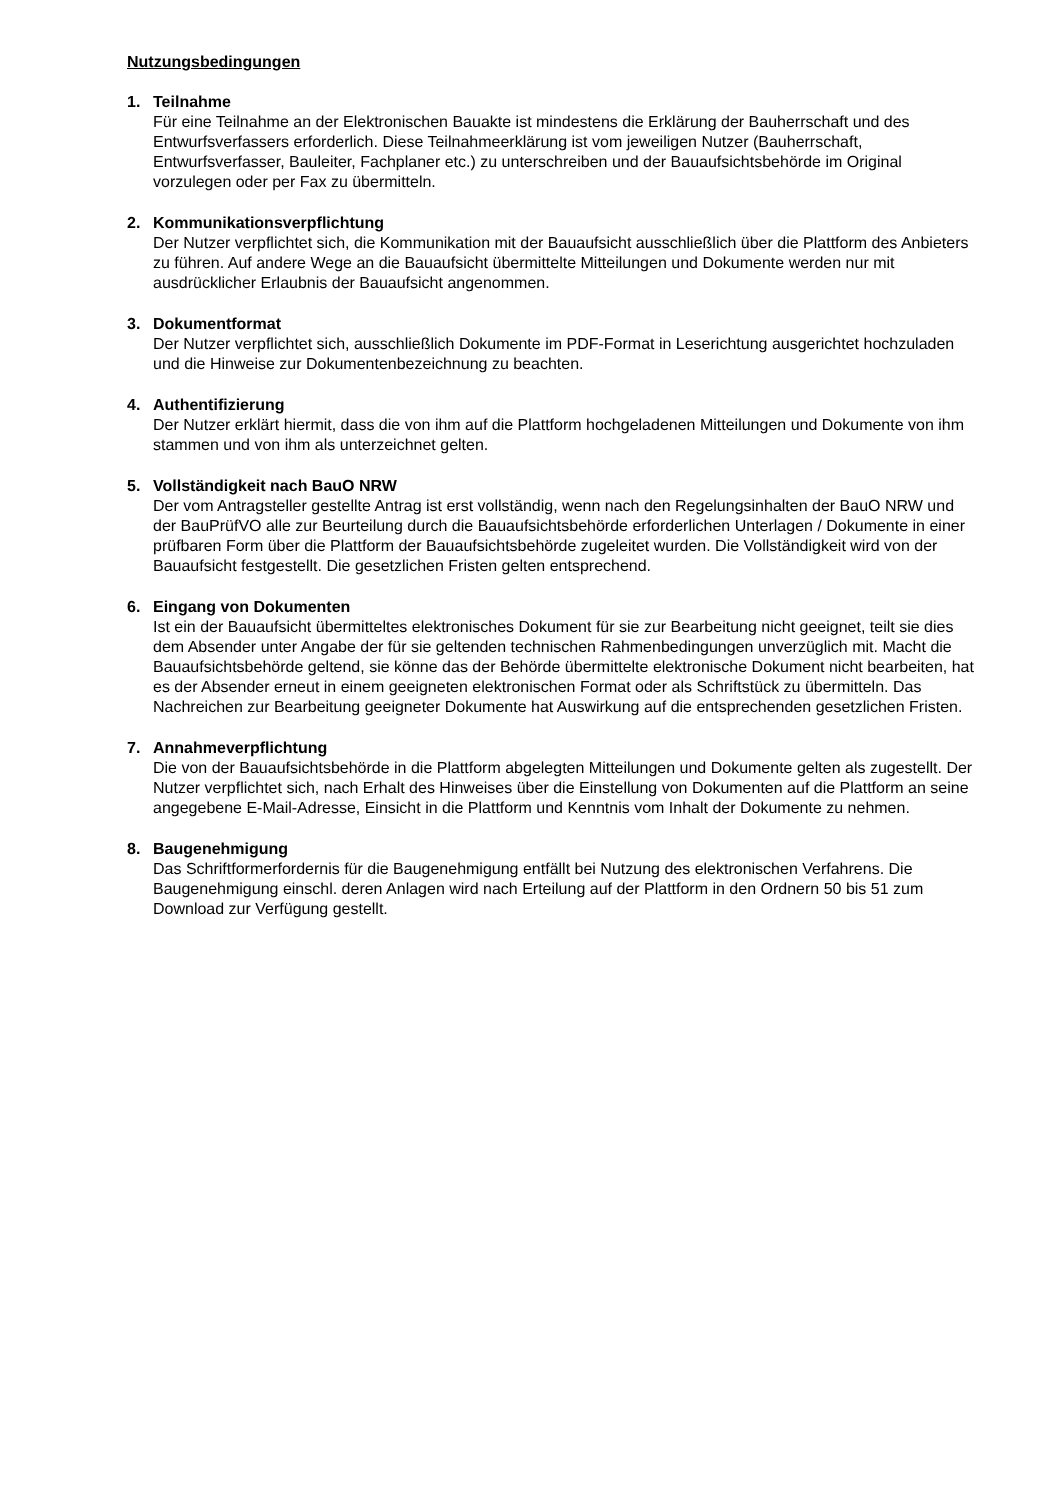Nutzungsbedingungen
1. Teilnahme
Für eine Teilnahme an der Elektronischen Bauakte ist mindestens die Erklärung der Bauherrschaft und des Entwurfsverfassers erforderlich. Diese Teilnahmeerklärung ist vom jeweiligen Nutzer (Bauherrschaft, Entwurfsverfasser, Bauleiter, Fachplaner etc.) zu unterschreiben und der Bauaufsichtsbehörde im Original vorzulegen oder per Fax zu übermitteln.
2. Kommunikationsverpflichtung
Der Nutzer verpflichtet sich, die Kommunikation mit der Bauaufsicht ausschließlich über die Plattform des Anbieters zu führen. Auf andere Wege an die Bauaufsicht übermittelte Mitteilungen und Dokumente werden nur mit ausdrücklicher Erlaubnis der Bauaufsicht angenommen.
3. Dokumentformat
Der Nutzer verpflichtet sich, ausschließlich Dokumente im PDF-Format in Leserichtung ausgerichtet hochzuladen und die Hinweise zur Dokumentenbezeichnung zu beachten.
4. Authentifizierung
Der Nutzer erklärt hiermit, dass die von ihm auf die Plattform hochgeladenen Mitteilungen und Dokumente von ihm stammen und von ihm als unterzeichnet gelten.
5. Vollständigkeit nach BauO NRW
Der vom Antragsteller gestellte Antrag ist erst vollständig, wenn nach den Regelungsinhalten der BauO NRW und der BauPrüfVO alle zur Beurteilung durch die Bauaufsichtsbehörde erforderlichen Unterlagen / Dokumente in einer prüfbaren Form über die Plattform der Bauaufsichtsbehörde zugeleitet wurden. Die Vollständigkeit wird von der Bauaufsicht festgestellt. Die gesetzlichen Fristen gelten entsprechend.
6. Eingang von Dokumenten
Ist ein der Bauaufsicht übermitteltes elektronisches Dokument für sie zur Bearbeitung nicht geeignet, teilt sie dies dem Absender unter Angabe der für sie geltenden technischen Rahmenbedingungen unverzüglich mit. Macht die Bauaufsichtsbehörde geltend, sie könne das der Behörde übermittelte elektronische Dokument nicht bearbeiten, hat es der Absender erneut in einem geeigneten elektronischen Format oder als Schriftstück zu übermitteln. Das Nachreichen zur Bearbeitung geeigneter Dokumente hat Auswirkung auf die entsprechenden gesetzlichen Fristen.
7. Annahmeverpflichtung
Die von der Bauaufsichtsbehörde in die Plattform abgelegten Mitteilungen und Dokumente gelten als zugestellt. Der Nutzer verpflichtet sich, nach Erhalt des Hinweises über die Einstellung von Dokumenten auf die Plattform an seine angegebene E-Mail-Adresse, Einsicht in die Plattform und Kenntnis vom Inhalt der Dokumente zu nehmen.
8. Baugenehmigung
Das Schriftformerfordernis für die Baugenehmigung entfällt bei Nutzung des elektronischen Verfahrens. Die Baugenehmigung einschl. deren Anlagen wird nach Erteilung auf der Plattform in den Ordnern 50 bis 51 zum Download zur Verfügung gestellt.